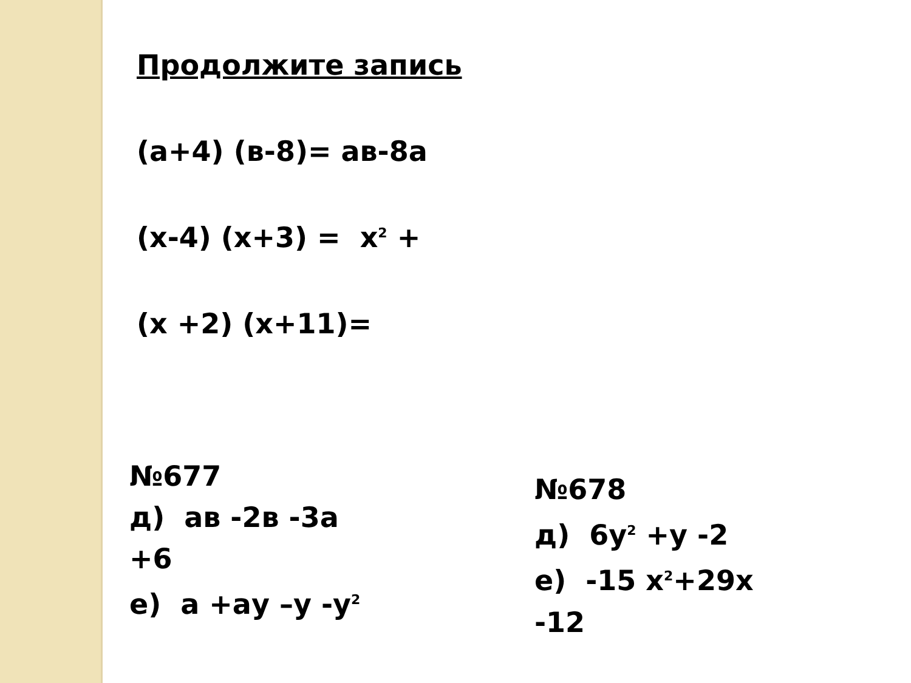Продолжите запись
(а+4) (в-8)= ав-8а
(х-4) (х+3) = х<sup>2</sup> +
(х +2) (х+11)=
№677
д) ав -2в -3а
+6
е) а +ау –у -у<sup>2</sup>
№678
д) 6у<sup>2</sup> +у -2
е) -15 х<sup>2</sup>+29х
-12